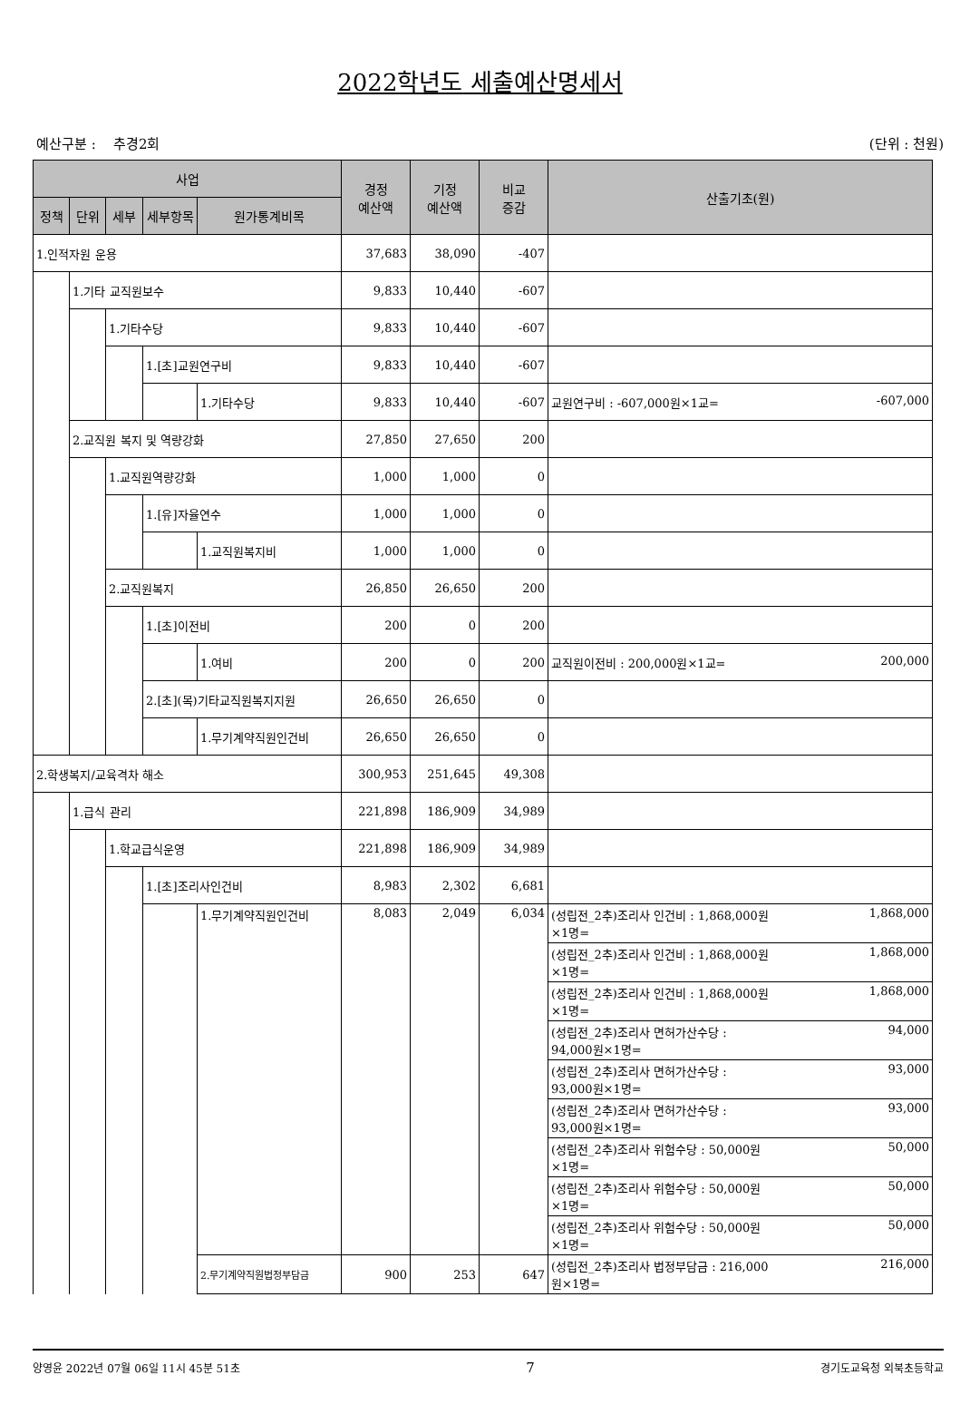2022학년도 세출예산명세서
예산구분 : 추경2회 (단위 : 천원)
| 사업 | | | | | 경정 예산액 | 기정 예산액 | 비교 증감 | 산출기초(원) |
| --- | --- | --- | --- | --- | --- | --- | --- | --- |
| 정책 | 단위 | 세부 | 세부항목 | 원가통계비목 | | | | |
| 1.인적자원 운용 | | | | | 37,683 | 38,090 | -407 | |
| | 1.기타 교직원보수 | | | | 9,833 | 10,440 | -607 | |
| | | 1.기타수당 | | | 9,833 | 10,440 | -607 | |
| | | | 1.[초]교원연구비 | | 9,833 | 10,440 | -607 | |
| | | | | 1.기타수당 | 9,833 | 10,440 | -607 | 교원연구비 : -607,000원×1교= -607,000 |
| | 2.교직원 복지 및 역량강화 | | | | 27,850 | 27,650 | 200 | |
| | | 1.교직원역량강화 | | | 1,000 | 1,000 | 0 | |
| | | | 1.[유]자율연수 | | 1,000 | 1,000 | 0 | |
| | | | | 1.교직원복지비 | 1,000 | 1,000 | 0 | |
| | | 2.교직원복지 | | | 26,850 | 26,650 | 200 | |
| | | | 1.[초]이전비 | | 200 | 0 | 200 | |
| | | | | 1.여비 | 200 | 0 | 200 | 교직원이전비 : 200,000원×1교= 200,000 |
| | | | 2.[초](목)기타교직원복지지원 | | 26,650 | 26,650 | 0 | |
| | | | | 1.무기계약직원인건비 | 26,650 | 26,650 | 0 | |
| 2.학생복지/교육격차 해소 | | | | | 300,953 | 251,645 | 49,308 | |
| | 1.급식 관리 | | | | 221,898 | 186,909 | 34,989 | |
| | | 1.학교급식운영 | | | 221,898 | 186,909 | 34,989 | |
| | | | 1.[초]조리사인건비 | | 8,983 | 2,302 | 6,681 | |
| | | | | 1.무기계약직원인건비 | 8,083 | 2,049 | 6,034 | (성립전_2추)조리사 인건비 : 1,868,000원 ×1명= 1,868,000 |
| | | | | | | | | (성립전_2추)조리사 인건비 : 1,868,000원 ×1명= 1,868,000 |
| | | | | | | | | (성립전_2추)조리사 인건비 : 1,868,000원 ×1명= 1,868,000 |
| | | | | | | | | (성립전_2추)조리사 면허가산수당 : 94,000원×1명= 94,000 |
| | | | | | | | | (성립전_2추)조리사 면허가산수당 : 93,000원×1명= 93,000 |
| | | | | | | | | (성립전_2추)조리사 면허가산수당 : 93,000원×1명= 93,000 |
| | | | | | | | | (성립전_2추)조리사 위험수당 : 50,000원 ×1명= 50,000 |
| | | | | | | | | (성립전_2추)조리사 위험수당 : 50,000원 ×1명= 50,000 |
| | | | | | | | | (성립전_2추)조리사 위험수당 : 50,000원 ×1명= 50,000 |
| | | | | 2.무기계약직원법정부담금 | 900 | 253 | 647 | (성립전_2추)조리사 법정부담금 : 216,000 원×1명= 216,000 |
양영윤 2022년 07월 06일 11시 45분 51초 7 경기도교육청 외북초등학교